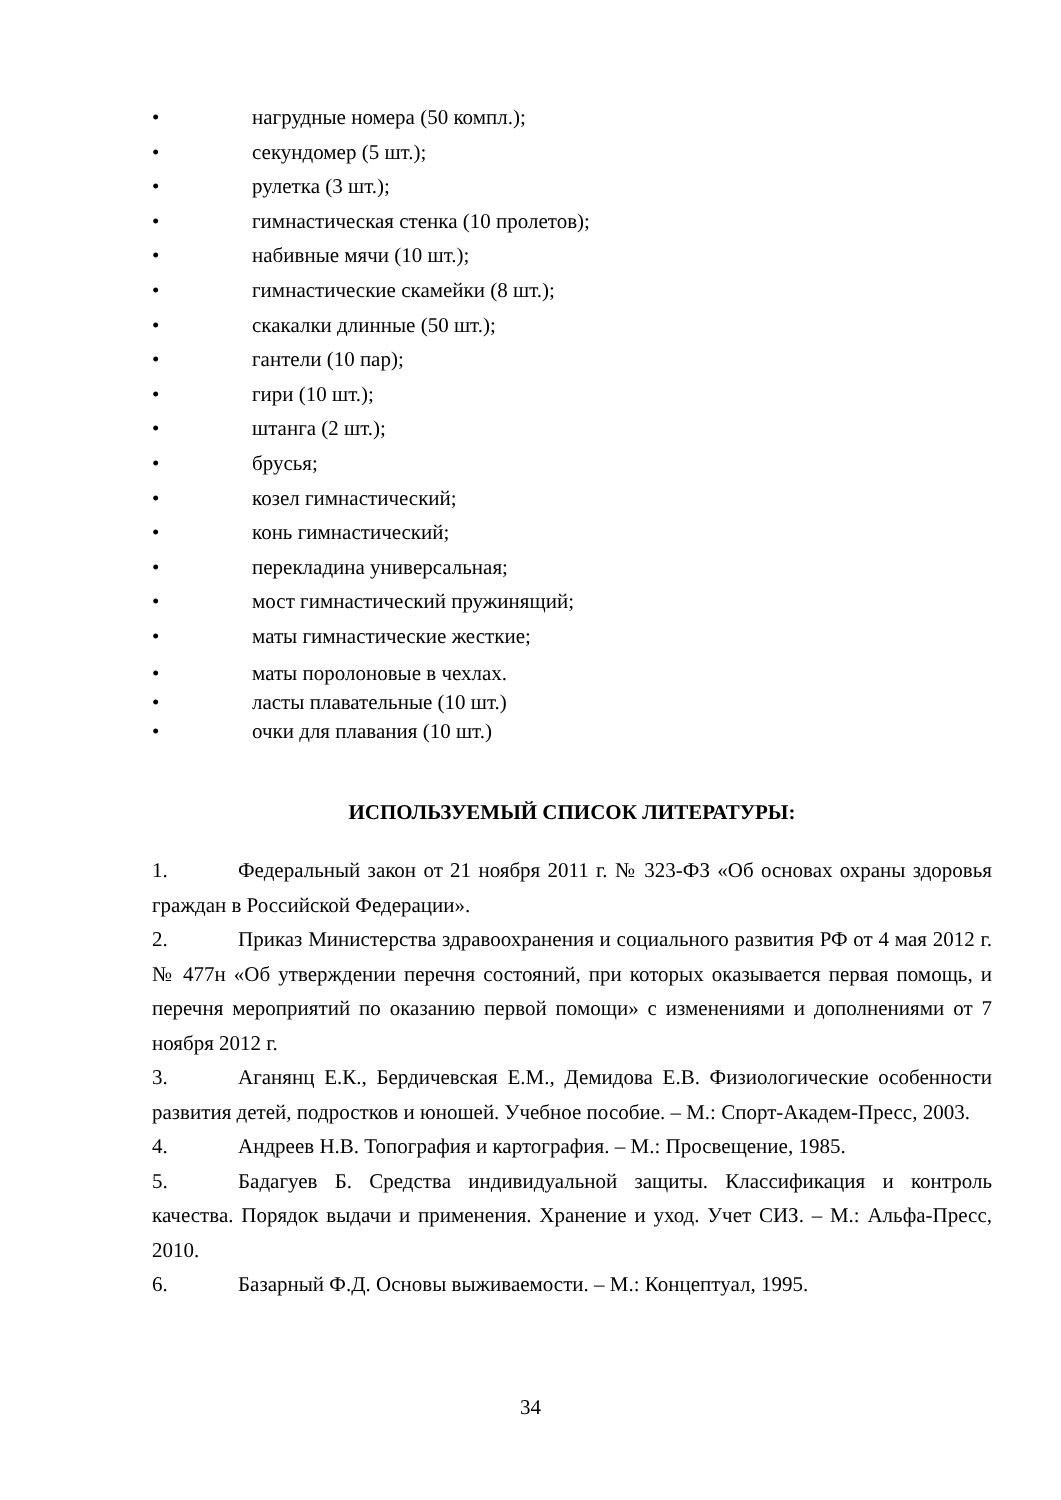• нагрудные номера (50 компл.);
• секундомер (5 шт.);
• рулетка (3 шт.);
• гимнастическая стенка (10 пролетов);
• набивные мячи (10 шт.);
• гимнастические скамейки (8 шт.);
• скакалки длинные (50 шт.);
• гантели (10 пар);
• гири (10 шт.);
• штанга (2 шт.);
• брусья;
• козел гимнастический;
• конь гимнастический;
• перекладина универсальная;
• мост гимнастический пружинящий;
• маты гимнастические жесткие;
• маты поролоновые в чехлах.
• ласты плавательные (10 шт.)
• очки для плавания (10 шт.)
ИСПОЛЬЗУЕМЫЙ СПИСОК ЛИТЕРАТУРЫ:
1. Федеральный закон от 21 ноября 2011 г. № 323-ФЗ «Об основах охраны здоровья граждан в Российской Федерации».
2. Приказ Министерства здравоохранения и социального развития РФ от 4 мая 2012 г. № 477н «Об утверждении перечня состояний, при которых оказывается первая помощь, и перечня мероприятий по оказанию первой помощи» с изменениями и дополнениями от 7 ноября 2012 г.
3. Аганянц Е.К., Бердичевская Е.М., Демидова Е.В. Физиологические особенности развития детей, подростков и юношей. Учебное пособие. – М.: Спорт-Академ-Пресс, 2003.
4. Андреев Н.В. Топография и картография. – М.: Просвещение, 1985.
5. Бадагуев Б. Средства индивидуальной защиты. Классификация и контроль качества. Порядок выдачи и применения. Хранение и уход. Учет СИЗ. – М.: Альфа-Пресс, 2010.
6. Базарный Ф.Д. Основы выживаемости. – М.: Концептуал, 1995.
34